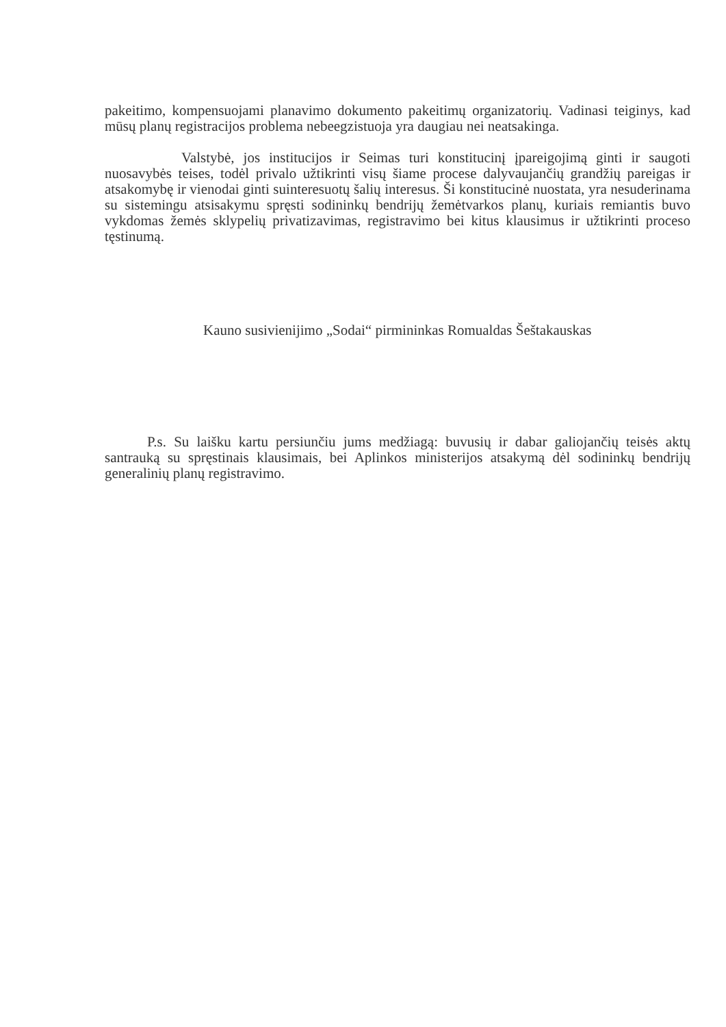pakeitimo, kompensuojami planavimo dokumento pakeitimų organizatorių. Vadinasi teiginys, kad mūsų planų registracijos problema nebeegzistuoja yra daugiau nei neatsakinga.
Valstybė, jos institucijos ir Seimas turi konstitucinį įpareigojimą ginti ir saugoti nuosavybės teises, todėl privalo užtikrinti visų šiame procese dalyvaujančių grandžių pareigas ir atsakomybę ir vienodai ginti suinteresuotų šalių interesus. Ši konstitucinė nuostata, yra nesuderinama su sistemingu atsisakymu spręsti sodininkų bendrijų žemėtvarkos planų, kuriais remiantis buvo vykdomas žemės sklypelių privatizavimas, registravimo bei kitus klausimus ir užtikrinti proceso tęstinumą.
Kauno susivienijimo „Sodai“ pirmininkas Romualdas Šeštakauskas
P.s. Su laišku kartu persiunčiu jums medžiagą: buvusių ir dabar galiojančių teisės aktų santrauką su spręstinais klausimais, bei Aplinkos ministerijos atsakymą dėl sodininkų bendrijų generalinių planų registravimo.